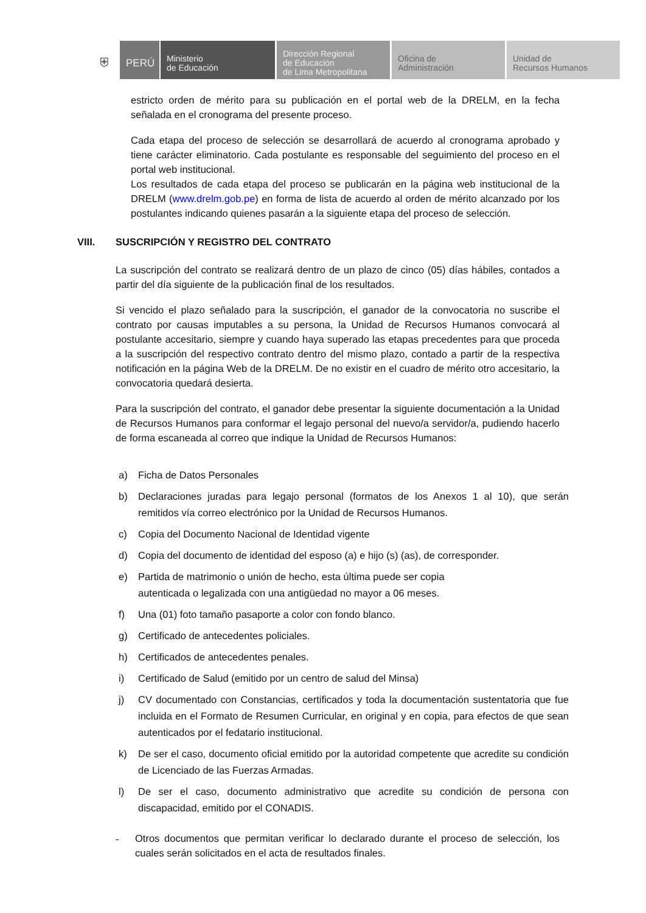⛨
PERÚ
Ministerio
de Educación
Dirección Regional
de Educación
de Lima Metropolitana
Oficina de
Administración
Unidad de
Recursos Humanos
estricto orden de mérito para su publicación en el portal web de la DRELM, en la fecha señalada en el cronograma del presente proceso.
Cada etapa del proceso de selección se desarrollará de acuerdo al cronograma aprobado y tiene carácter eliminatorio. Cada postulante es responsable del seguimiento del proceso en el portal web institucional.
Los resultados de cada etapa del proceso se publicarán en la página web institucional de la DRELM (www.drelm.gob.pe) en forma de lista de acuerdo al orden de mérito alcanzado por los postulantes indicando quienes pasarán a la siguiente etapa del proceso de selección.
VIII. SUSCRIPCIÓN Y REGISTRO DEL CONTRATO
La suscripción del contrato se realizará dentro de un plazo de cinco (05) días hábiles, contados a partir del día siguiente de la publicación final de los resultados.
Si vencido el plazo señalado para la suscripción, el ganador de la convocatoria no suscribe el contrato por causas imputables a su persona, la Unidad de Recursos Humanos convocará al postulante accesitario, siempre y cuando haya superado las etapas precedentes para que proceda a la suscripción del respectivo contrato dentro del mismo plazo, contado a partir de la respectiva notificación en la página Web de la DRELM. De no existir en el cuadro de mérito otro accesitario, la convocatoria quedará desierta.
Para la suscripción del contrato, el ganador debe presentar la siguiente documentación a la Unidad de Recursos Humanos para conformar el legajo personal del nuevo/a servidor/a, pudiendo hacerlo de forma escaneada al correo que indique la Unidad de Recursos Humanos:
a) Ficha de Datos Personales
b) Declaraciones juradas para legajo personal (formatos de los Anexos 1 al 10), que serán remitidos vía correo electrónico por la Unidad de Recursos Humanos.
c) Copia del Documento Nacional de Identidad vigente
d) Copia del documento de identidad del esposo (a) e hijo (s) (as), de corresponder.
e) Partida de matrimonio o unión de hecho, esta última puede ser copia
autenticada o legalizada con una antigüedad no mayor a 06 meses.
f) Una (01) foto tamaño pasaporte a color con fondo blanco.
g) Certificado de antecedentes policiales.
h) Certificados de antecedentes penales.
i) Certificado de Salud (emitido por un centro de salud del Minsa)
j) CV documentado con Constancias, certificados y toda la documentación sustentatoria que fue incluida en el Formato de Resumen Curricular, en original y en copia, para efectos de que sean autenticados por el fedatario institucional.
k) De ser el caso, documento oficial emitido por la autoridad competente que acredite su condición de Licenciado de las Fuerzas Armadas.
l) De ser el caso, documento administrativo que acredite su condición de persona con discapacidad, emitido por el CONADIS.
-
Otros documentos que permitan verificar lo declarado durante el proceso de selección, los cuales serán solicitados en el acta de resultados finales.